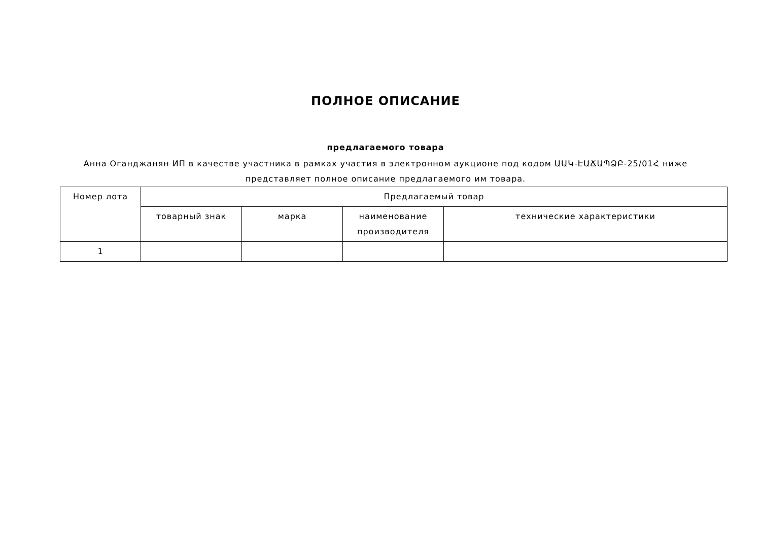ПОЛНОЕ ОПИСАНИЕ
предлагаемого товара
Анна Оганджанян ИП в качестве участника в рамках участия в электронном аукционе под кодом ԱԱԿ-ԷԱՃԱՊՁԲ-25/01Հ ниже представляет полное описание предлагаемого им товара.
| Номер лота | Предлагаемый товар | | | |
| --- | --- | --- | --- | --- |
| | товарный знак | марка | наименование производителя | технические характеристики |
| 1 | | | | |